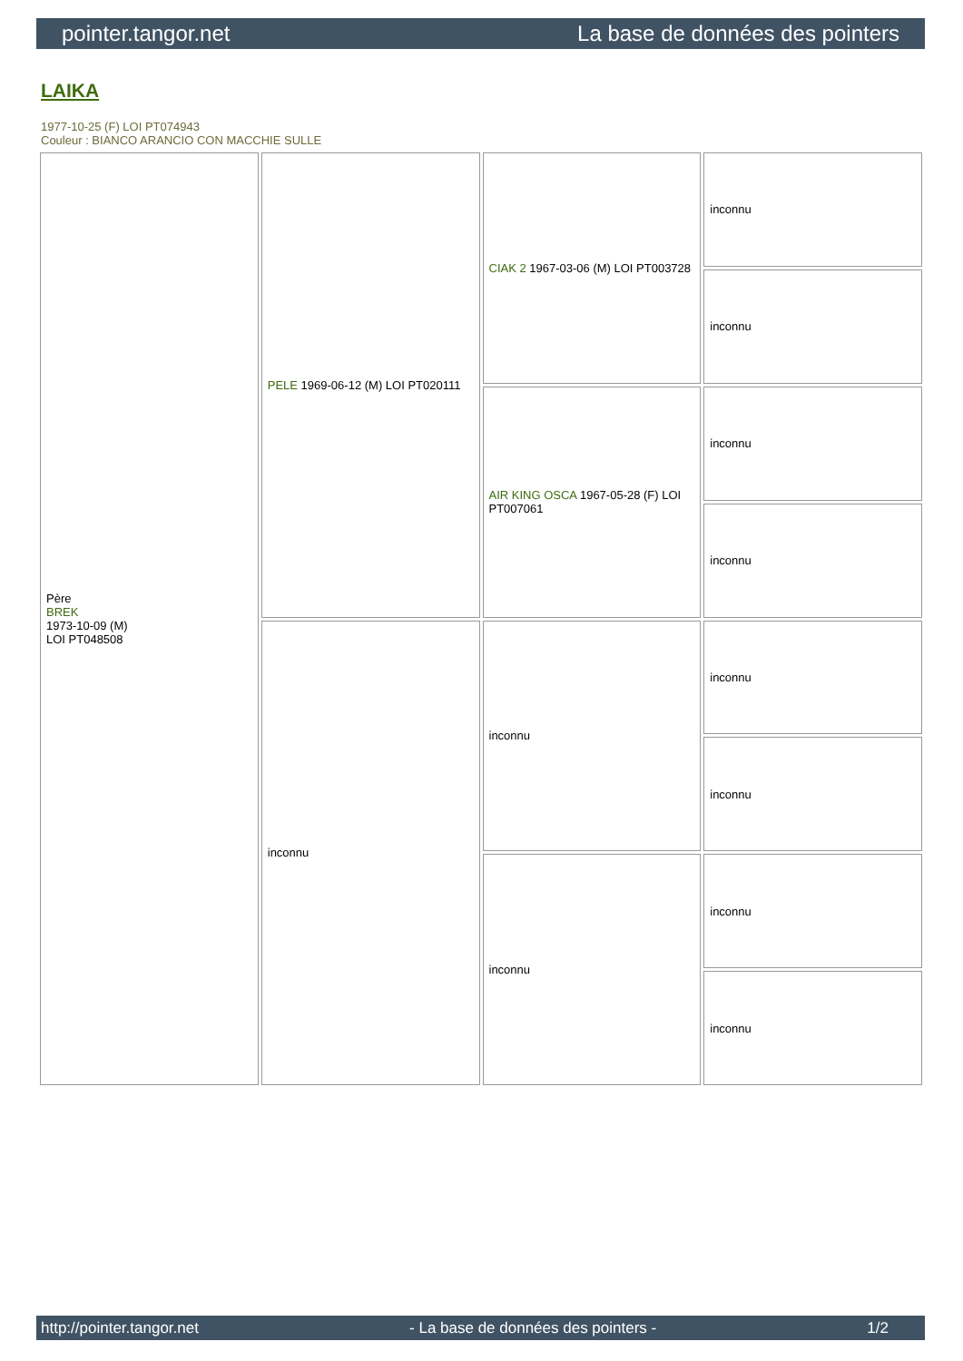pointer.tangor.net La base de données des pointers
LAIKA
1977-10-25 (F) LOI PT074943
Couleur : BIANCO ARANCIO CON MACCHIE SULLE
| Père BREK 1973-10-09 (M) LOI PT048508 | PELE 1969-06-12 (M) LOI PT020111 | CIAK 2 1967-03-06 (M) LOI PT003728 | inconnu |
| | | | inconnu |
| | | AIR KING OSCA 1967-05-28 (F) LOI PT007061 | inconnu |
| | | | inconnu |
| | inconnu | inconnu | inconnu |
| | | | inconnu |
| | | inconnu | inconnu |
| | | | inconnu |
http://pointer.tangor.net - La base de données des pointers - 1/2